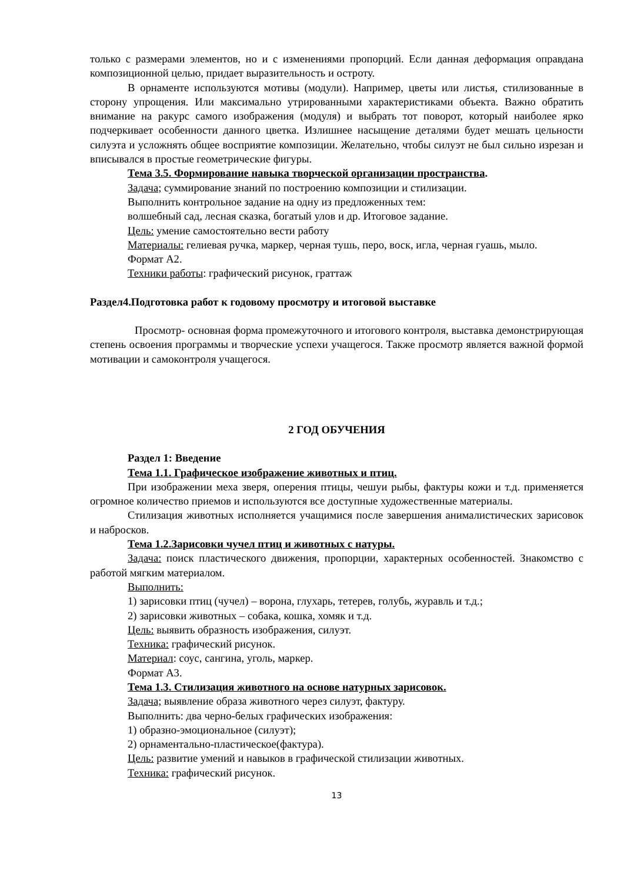только с размерами элементов, но и с изменениями пропорций. Если данная деформация оправдана композиционной целью, придает выразительность и остроту.
В орнаменте используются мотивы (модули). Например, цветы или листья, стилизованные в сторону упрощения. Или максимально утрированными характеристиками объекта. Важно обратить внимание на ракурс самого изображения (модуля) и выбрать тот поворот, который наиболее ярко подчеркивает особенности данного цветка. Излишнее насыщение деталями будет мешать цельности силуэта и усложнять общее восприятие композиции. Желательно, чтобы силуэт не был сильно изрезан и вписывался в простые геометрические фигуры.
Тема 3.5. Формирование навыка творческой организации пространства.
Задача; суммирование знаний по построению композиции и стилизации.
Выполнить контрольное задание на одну из предложенных тем:
волшебный сад, лесная сказка, богатый улов и др. Итоговое задание.
Цель: умение самостоятельно вести работу
Материалы: гелиевая ручка, маркер, черная тушь, перо, воск, игла, черная гуашь, мыло.
Формат А2.
Техники работы: графический рисунок, граттаж
Раздел4.Подготовка работ к годовому просмотру и итоговой выставке
Просмотр- основная форма промежуточного и итогового контроля, выставка демонстрирующая степень освоения программы и творческие успехи учащегося. Также просмотр является важной формой мотивации и самоконтроля учащегося.
2 ГОД ОБУЧЕНИЯ
Раздел 1: Введение
Тема 1.1. Графическое изображение животных и птиц.
При изображении меха зверя, оперения птицы, чешуи рыбы, фактуры кожи и т.д. применяется огромное количество приемов и используются все доступные художественные материалы.
Стилизация животных исполняется учащимися после завершения анималистических зарисовок и набросков.
Тема 1.2.Зарисовки чучел птиц и животных с натуры.
Задача: поиск пластического движения, пропорции, характерных особенностей. Знакомство с работой мягким материалом.
Выполнить:
1) зарисовки птиц (чучел) – ворона, глухарь, тетерев, голубь, журавль и т.д.;
2) зарисовки животных – собака, кошка, хомяк и т.д.
Цель: выявить образность изображения, силуэт.
Техника: графический рисунок.
Материал: соус, сангина, уголь, маркер.
Формат А3.
Тема 1.3. Стилизация животного на основе натурных зарисовок.
Задача; выявление образа животного через силуэт, фактуру.
Выполнить: два черно-белых графических изображения:
1) образно-эмоциональное (силуэт);
2) орнаментально-пластическое(фактура).
Цель: развитие умений и навыков в графической стилизации животных.
Техника: графический рисунок.
13